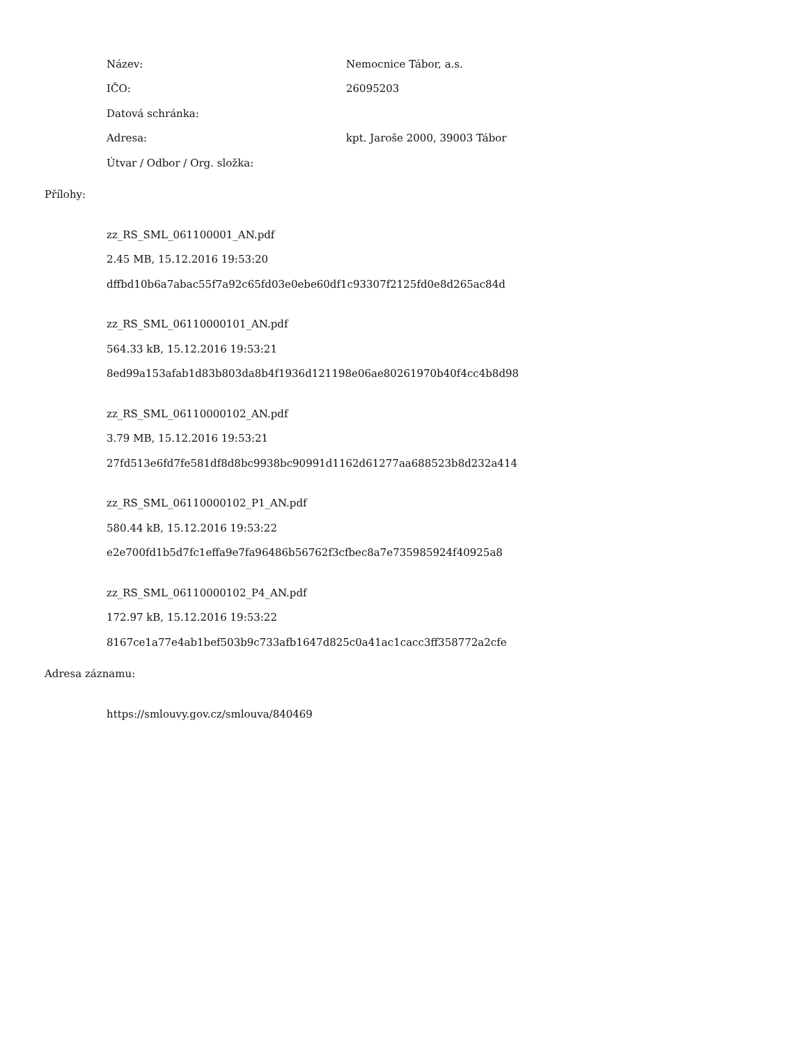Název: Nemocnice Tábor, a.s.
IČO: 26095203
Datová schránka:
Adresa: kpt. Jaroše 2000, 39003 Tábor
Útvar / Odbor / Org. složka:
Přílohy:
zz_RS_SML_061100001_AN.pdf
2.45 MB, 15.12.2016 19:53:20
dffbd10b6a7abac55f7a92c65fd03e0ebe60df1c93307f2125fd0e8d265ac84d
zz_RS_SML_06110000101_AN.pdf
564.33 kB, 15.12.2016 19:53:21
8ed99a153afab1d83b803da8b4f1936d121198e06ae80261970b40f4cc4b8d98
zz_RS_SML_06110000102_AN.pdf
3.79 MB, 15.12.2016 19:53:21
27fd513e6fd7fe581df8d8bc9938bc90991d1162d61277aa688523b8d232a414
zz_RS_SML_06110000102_P1_AN.pdf
580.44 kB, 15.12.2016 19:53:22
e2e700fd1b5d7fc1effa9e7fa96486b56762f3cfbec8a7e735985924f40925a8
zz_RS_SML_06110000102_P4_AN.pdf
172.97 kB, 15.12.2016 19:53:22
8167ce1a77e4ab1bef503b9c733afb1647d825c0a41ac1cacc3ff358772a2cfe
Adresa záznamu:
https://smlouvy.gov.cz/smlouva/840469